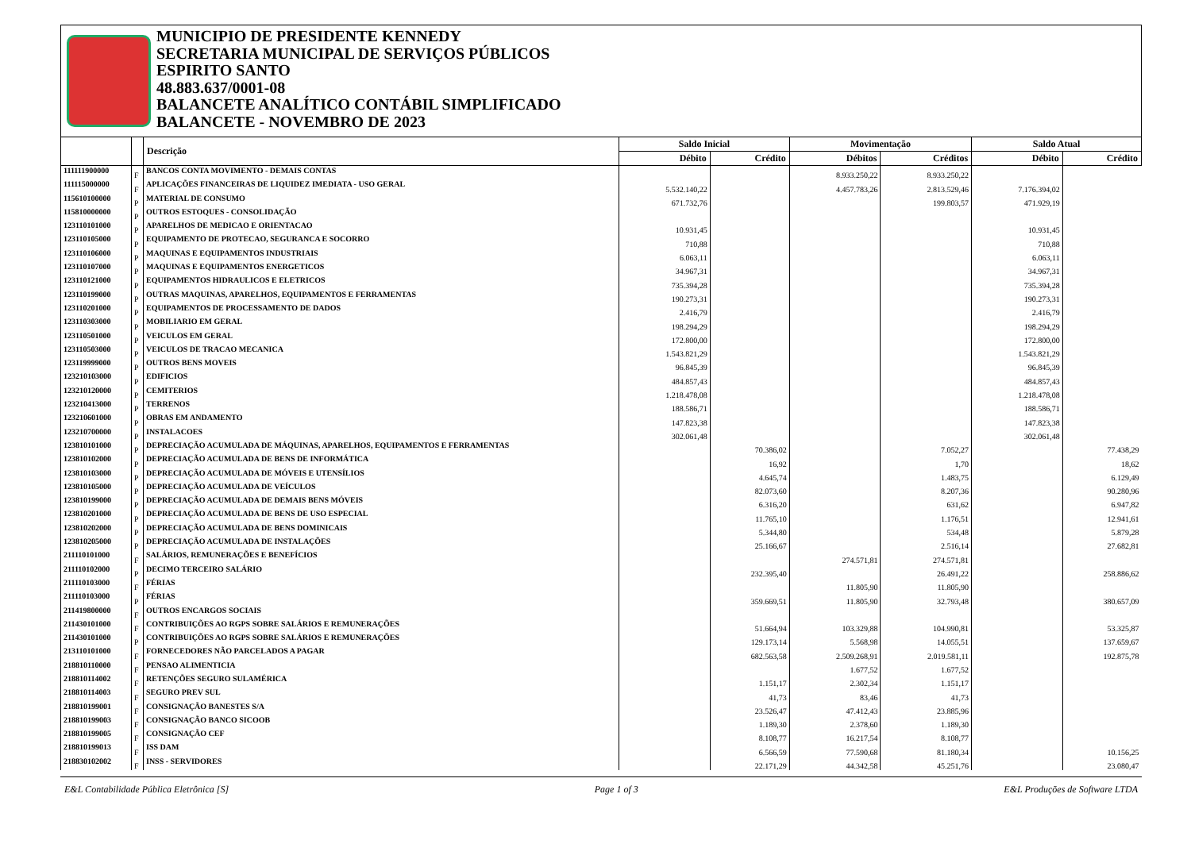MUNICIPIO DE PRESIDENTE KENNEDY
SECRETARIA MUNICIPAL DE SERVIÇOS PÚBLICOS
ESPIRITO SANTO
48.883.637/0001-08
BALANCETE ANALÍTICO CONTÁBIL SIMPLIFICADO
BALANCETE - NOVEMBRO DE 2023
| | | Descrição | Saldo Inicial | | Movimentação | | Saldo Atual | |
| --- | --- | --- | --- | --- | --- | --- | --- | --- |
| | | | Débito | Crédito | Débitos | Créditos | Débito | Crédito |
| 111111900000 | F | BANCOS CONTA MOVIMENTO - DEMAIS CONTAS | | | 8.933.250,22 | 8.933.250,22 | | |
| 111115000000 | F | APLICAÇÕES FINANCEIRAS DE LIQUIDEZ IMEDIATA - USO GERAL | 5.532.140,22 | | 4.457.783,26 | 2.813.529,46 | 7.176.394,02 | |
| 115610100000 | P | MATERIAL DE CONSUMO | 671.732,76 | | | 199.803,57 | 471.929,19 | |
| 115810000000 | P | OUTROS ESTOQUES - CONSOLIDAÇÃO | | | | | | |
| 123110101000 | P | APARELHOS DE MEDICAO E ORIENTACAO | 10.931,45 | | | | 10.931,45 | |
| 123110105000 | P | EQUIPAMENTO DE PROTECAO, SEGURANCA E SOCORRO | 710,88 | | | | 710,88 | |
| 123110106000 | P | MAQUINAS E EQUIPAMENTOS INDUSTRIAIS | 6.063,11 | | | | 6.063,11 | |
| 123110107000 | P | MAQUINAS E EQUIPAMENTOS ENERGETICOS | 34.967,31 | | | | 34.967,31 | |
| 123110121000 | P | EQUIPAMENTOS HIDRAULICOS E ELETRICOS | 735.394,28 | | | | 735.394,28 | |
| 123110199000 | P | OUTRAS MAQUINAS, APARELHOS, EQUIPAMENTOS E FERRAMENTAS | 190.273,31 | | | | 190.273,31 | |
| 123110201000 | P | EQUIPAMENTOS DE PROCESSAMENTO DE DADOS | 2.416,79 | | | | 2.416,79 | |
| 123110303000 | P | MOBILIARIO EM GERAL | 198.294,29 | | | | 198.294,29 | |
| 123110501000 | P | VEICULOS EM GERAL | 172.800,00 | | | | 172.800,00 | |
| 123110503000 | P | VEICULOS DE TRACAO MECANICA | 1.543.821,29 | | | | 1.543.821,29 | |
| 123119999000 | P | OUTROS BENS MOVEIS | 96.845,39 | | | | 96.845,39 | |
| 123210103000 | P | EDIFICIOS | 484.857,43 | | | | 484.857,43 | |
| 123210120000 | P | CEMITERIOS | 1.218.478,08 | | | | 1.218.478,08 | |
| 123210413000 | P | TERRENOS | 188.586,71 | | | | 188.586,71 | |
| 123210601000 | P | OBRAS EM ANDAMENTO | 147.823,38 | | | | 147.823,38 | |
| 123210700000 | P | INSTALACOES | 302.061,48 | | | | 302.061,48 | |
| 123810101000 | P | DEPRECIAÇÃO ACUMULADA DE MÁQUINAS, APARELHOS, EQUIPAMENTOS E FERRAMENTAS | | 70.386,02 | | 7.052,27 | | 77.438,29 |
| 123810102000 | P | DEPRECIAÇÃO ACUMULADA DE BENS DE INFORMÁTICA | | 16,92 | | 1,70 | | 18,62 |
| 123810103000 | P | DEPRECIAÇÃO ACUMULADA DE MÓVEIS E UTENSÍLIOS | | 4.645,74 | | 1.483,75 | | 6.129,49 |
| 123810105000 | P | DEPRECIAÇÃO ACUMULADA DE VEÍCULOS | | 82.073,60 | | 8.207,36 | | 90.280,96 |
| 123810199000 | P | DEPRECIAÇÃO ACUMULADA DE DEMAIS BENS MÓVEIS | | 6.316,20 | | 631,62 | | 6.947,82 |
| 123810201000 | P | DEPRECIAÇÃO ACUMULADA DE BENS DE USO ESPECIAL | | 11.765,10 | | 1.176,51 | | 12.941,61 |
| 123810202000 | P | DEPRECIAÇÃO ACUMULADA DE BENS DOMINICAIS | | 5.344,80 | | 534,48 | | 5.879,28 |
| 123810205000 | P | DEPRECIAÇÃO ACUMULADA DE INSTALAÇÕES | | 25.166,67 | | 2.516,14 | | 27.682,81 |
| 211110101000 | F | SALÁRIOS, REMUNERAÇÕES E BENEFÍCIOS | | | 274.571,81 | 274.571,81 | | |
| 211110102000 | P | DECIMO TERCEIRO SALÁRIO | | 232.395,40 | | 26.491,22 | | 258.886,62 |
| 211110103000 | F | FÉRIAS | | | 11.805,90 | 11.805,90 | | |
| 211110103000 | P | FÉRIAS | | 359.669,51 | 11.805,90 | 32.793,48 | | 380.657,09 |
| 211419800000 | F | OUTROS ENCARGOS SOCIAIS | | | | | | |
| 211430101000 | F | CONTRIBUIÇÕES AO RGPS SOBRE SALÁRIOS E REMUNERAÇÕES | | 51.664,94 | 103.329,88 | 104.990,81 | | 53.325,87 |
| 211430101000 | P | CONTRIBUIÇÕES AO RGPS SOBRE SALÁRIOS E REMUNERAÇÕES | | 129.173,14 | 5.568,98 | 14.055,51 | | 137.659,67 |
| 213110101000 | F | FORNECEDORES NÃO PARCELADOS A PAGAR | | 682.563,58 | 2.509.268,91 | 2.019.581,11 | | 192.875,78 |
| 218810110000 | F | PENSAO ALIMENTICIA | | | 1.677,52 | 1.677,52 | | |
| 218810114002 | F | RETENÇÕES SEGURO SULAMÉRICA | | 1.151,17 | 2.302,34 | 1.151,17 | | |
| 218810114003 | F | SEGURO PREV SUL | | 41,73 | 83,46 | 41,73 | | |
| 218810199001 | F | CONSIGNAÇÃO BANESTES S/A | | 23.526,47 | 47.412,43 | 23.885,96 | | |
| 218810199003 | F | CONSIGNAÇÃO BANCO SICOOB | | 1.189,30 | 2.378,60 | 1.189,30 | | |
| 218810199005 | F | CONSIGNAÇÃO CEF | | 8.108,77 | 16.217,54 | 8.108,77 | | |
| 218810199013 | F | ISS DAM | | 6.566,59 | 77.590,68 | 81.180,34 | | 10.156,25 |
| 218830102002 | F | INSS - SERVIDORES | | 22.171,29 | 44.342,58 | 45.251,76 | | 23.080,47 |
E&L Contabilidade Pública Eletrônica [S] Page 1 of 3 E&L Produções de Software LTDA